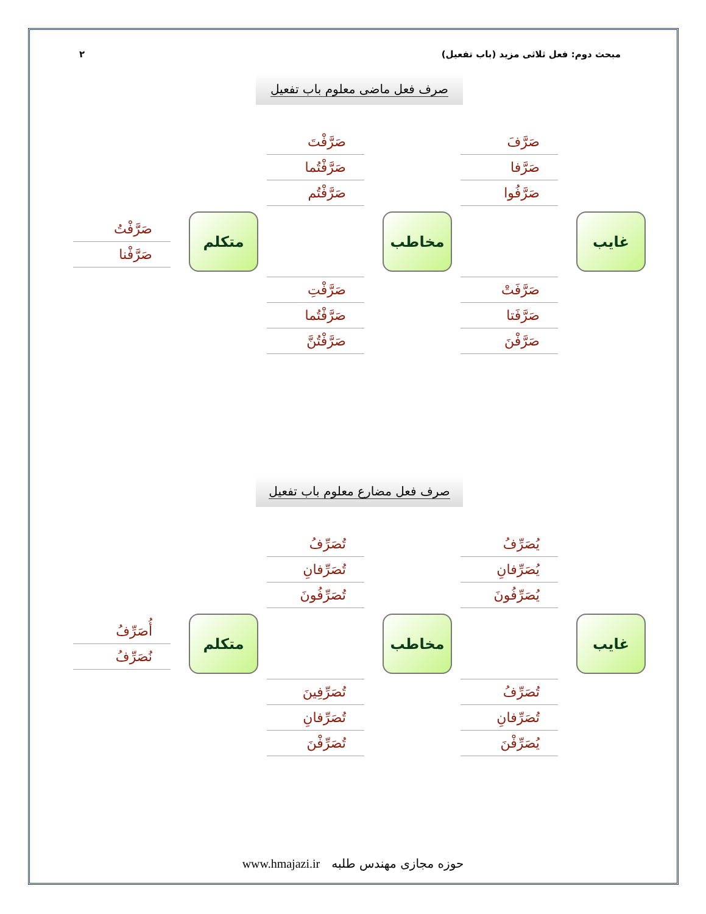٢ مبحث دوم: فعل ثلاثی مزید (باب تفعیل)
صرف فعل ماضی معلوم باب تفعیل
غایب
صَرَّفَ
صَرَّفا
صَرَّفُوا
صَرَّفَتْ
صَرَّفَتا
صَرَّفْنَ
مخاطب
صَرَّفْتَ
صَرَّفْتُما
صَرَّفْتُم
صَرَّفْتِ
صَرَّفْتُما
صَرَّفْتُنَّ
متکلم
صَرَّفْتُ
صَرَّفْنا
صرف فعل مضارع معلوم باب تفعیل
غایب
یُصَرِّفُ
یُصَرِّفانِ
یُصَرِّفُونَ
تُصَرِّفُ
تُصَرِّفانِ
یُصَرِّفْنَ
مخاطب
تُصَرِّفُ
تُصَرِّفانِ
تُصَرِّفُونَ
تُصَرِّفِینَ
تُصَرِّفانِ
تُصَرِّفْنَ
متکلم
أُصَرِّفُ
نُصَرِّفُ
www.hmajazi.ir حوزه مجازی مهندس طلبه